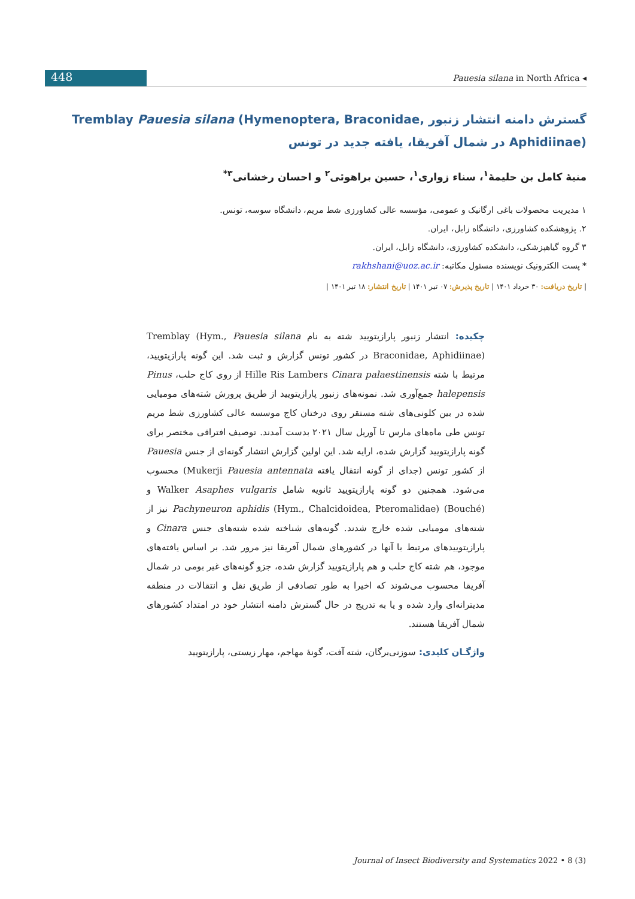448
Pauesia silana in North Africa ◂
گسترش دامنه انتشار زنبور Tremblay Pauesia silana (Hymenoptera, Braconidae, Aphidiinae) در شمال آفریقا، یافته جدید در تونس
منیهٔ کامل بن حلیمهٔ<sup>۱</sup>، سناء زواری<sup>۱</sup>، حسین براهوئی<sup>۲</sup> و احسان رخشانی<sup>۳*</sup>
۱ مدیریت محصولات باغی ارگانیک و عمومی، مؤسسه عالی کشاورزی شط مریم، دانشگاه سوسه، تونس.
۲. پژوهشکده کشاورزی، دانشگاه زابل، ایران.
۳ گروه گیاهپزشکی، دانشکده کشاورزی، دانشگاه زابل، ایران.
* پست الکترونیک نویسنده مسئول مکاتبه: rakhshani@uoz.ac.ir
| تاریخ دریافت: ۳۰ خرداد ۱۴۰۱ | تاریخ پذیرش: ۰۷ تیر ۱۴۰۱ | تاریخ انتشار: ۱۸ تیر ۱۴۰۱ |
چکیده: انتشار زنبور پارازیتویید شته به نام Pauesia silana Tremblay (Hym., Braconidae, Aphidiinae) در کشور تونس گزارش و ثبت شد. این گونه پارازیتویید، مرتبط با شته Hille Ris Lambers Cinara palaestinensis از روی کاج حلب، Pinus halepensis جمع‌آوری شد. نمونه‌های زنبور پارازیتویید از طریق پرورش شته‌های مومیایی شده در بین کلونی‌های شته مستقر روی درختان کاج موسسه عالی کشاورزی شط مریم تونس طی ماه‌های مارس تا آوریل سال ۲۰۲۱ بدست آمدند. توصیف افتراقی مختصر برای گونه پارازیتویید گزارش شده، ارایه شد. این اولین گزارش انتشار گونه‌ای از جنس Pauesia از کشور تونس (جدای از گونه انتقال یافته Mukerji Pauesia antennata) محسوب می‌شود. همچنین دو گونه پارازیتویید ثانویه شامل Walker Asaphes vulgaris و (Bouché) Pachyneuron aphidis (Hym., Chalcidoidea, Pteromalidae) نیز از شته‌های مومیایی شده خارج شدند. گونه‌های شناخته شده شته‌های جنس Cinara و پارازیتوییدهای مرتبط با آنها در کشورهای شمال آفریقا نیز مرور شد. بر اساس یافته‌های موجود، هم شته کاج حلب و هم پارازیتویید گزارش شده، جزو گونه‌های غیر بومی در شمال آفریقا محسوب می‌شوند که اخیرا به طور تصادفی از طریق نقل و انتقالات در منطقه مدیترانه‌ای وارد شده و یا به تدریج در حال گسترش دامنه انتشار خود در امتداد کشورهای شمال آفریقا هستند.
واژگـان کلیدی: سوزنی‌برگان، شته آفت، گونهٔ مهاجم، مهار زیستی، پارازیتویید
Journal of Insect Biodiversity and Systematics 2022 • 8 (3)